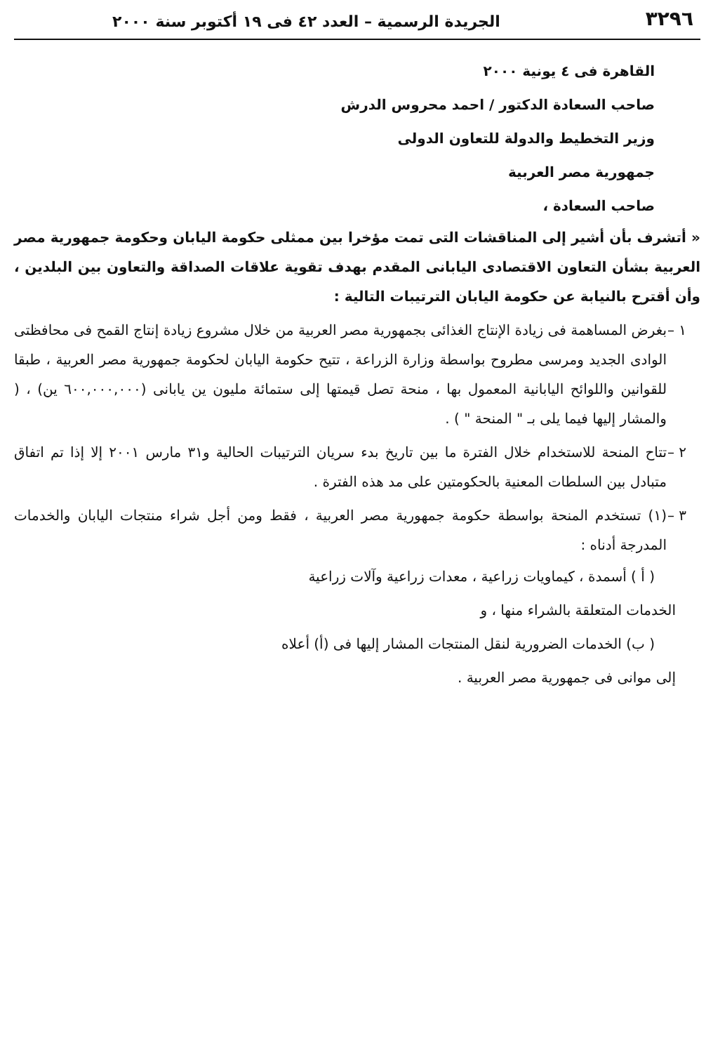٣٢٩٦ الجريدة الرسمية – العدد ٤٢ فى ١٩ أكتوبر سنة ٢٠٠٠
القاهرة فى ٤ يونية ٢٠٠٠
صاحب السعادة الدكتور / احمد محروس الدرش
وزير التخطيط والدولة للتعاون الدولى
جمهورية مصر العربية
صاحب السعادة ،
« أتشرف بأن أشير إلى المناقشات التى تمت مؤخرا بين ممثلى حكومة اليابان وحكومة جمهورية مصر العربية بشأن التعاون الاقتصادى اليابانى المقدم بهدف تقوية علاقات الصداقة والتعاون بين البلدين ، وأن أقترح بالنيابة عن حكومة اليابان الترتيبات التالية :
١ –
بغرض المساهمة فى زيادة الإنتاج الغذائى بجمهورية مصر العربية من خلال مشروع زيادة إنتاج القمح فى محافظتى الوادى الجديد ومرسى مطروح بواسطة وزارة الزراعة ، تتيح حكومة اليابان لحكومة جمهورية مصر العربية ، طبقا للقوانين واللوائح اليابانية المعمول بها ، منحة تصل قيمتها إلى ستمائة مليون ين يابانى (٦٠٠,٠٠٠,٠٠٠ ين) ، ( والمشار إليها فيما يلى بـ " المنحة " ) .
٢ –
تتاح المنحة للاستخدام خلال الفترة ما بين تاريخ بدء سريان الترتيبات الحالية و٣١ مارس ٢٠٠١ إلا إذا تم اتفاق متبادل بين السلطات المعنية بالحكومتين على مد هذه الفترة .
٣ –
(١) تستخدم المنحة بواسطة حكومة جمهورية مصر العربية ، فقط ومن أجل شراء منتجات اليابان والخدمات المدرجة أدناه :
( أ ) أسمدة ، كيماويات زراعية ، معدات زراعية وآلات زراعية
الخدمات المتعلقة بالشراء منها ، و
( ب) الخدمات الضرورية لنقل المنتجات المشار إليها فى (أ) أعلاه
إلى موانى فى جمهورية مصر العربية .